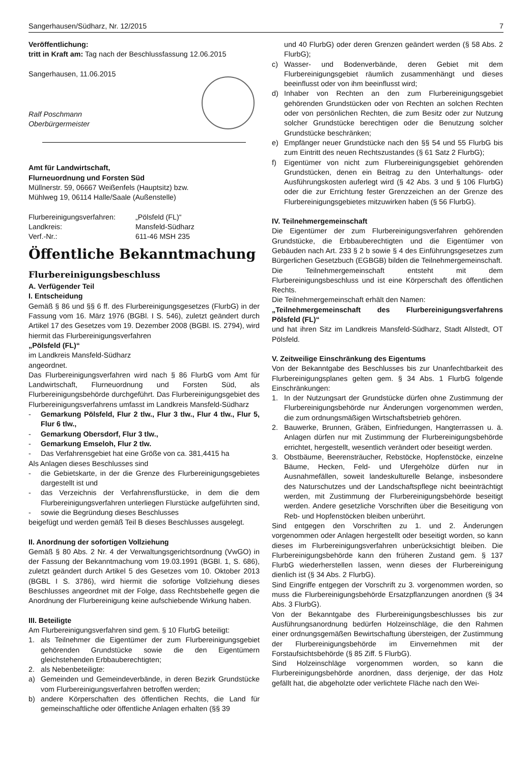Sangerhausen/Südharz, Nr. 12/2015 7
Veröffentlichung:
tritt in Kraft am: Tag nach der Beschlussfassung 12.06.2015
Sangerhausen, 11.06.2015
Ralf Poschmann
Oberbürgermeister
Amt für Landwirtschaft,
Flurneuordnung und Forsten Süd
Müllnerstr. 59, 06667 Weißenfels (Hauptsitz) bzw.
Mühlweg 19, 06114 Halle/Saale (Außenstelle)
Flurbereinigungsverfahren: „Pölsfeld (FL)“
Landkreis: Mansfeld-Südharz
Verf.-Nr.: 611-46 MSH 235
Öffentliche Bekanntmachung
Flurbereinigungsbeschluss
A. Verfügender Teil
I. Entscheidung
Gemäß § 86 und §§ 6 ff. des Flurbereinigungsgesetzes (FlurbG) in der Fassung vom 16. März 1976 (BGBl. I S. 546), zuletzt geändert durch Artikel 17 des Gesetzes vom 19. Dezember 2008 (BGBl. IS. 2794), wird hiermit das Flurbereinigungsverfahren
„Pölsfeld (FL)“
im Landkreis Mansfeld-Südharz
angeordnet.
Das Flurbereinigungsverfahren wird nach § 86 FlurbG vom Amt für Landwirtschaft, Flurneuordnung und Forsten Süd, als Flurbereinigungsbehörde durchgeführt. Das Flurbereinigungsgebiet des Flurbereinigungsverfahrens umfasst im Landkreis Mansfeld-Südharz
- Gemarkung Pölsfeld, Flur 2 tlw., Flur 3 tlw., Flur 4 tlw., Flur 5, Flur 6 tlw.,
- Gemarkung Obersdorf, Flur 3 tlw.,
- Gemarkung Emseloh, Flur 2 tlw.
- Das Verfahrensgebiet hat eine Größe von ca. 381,4415 ha
Als Anlagen dieses Beschlusses sind
- die Gebietskarte, in der die Grenze des Flurbereinigungsgebietes dargestellt ist und
- das Verzeichnis der Verfahrensflurstücke, in dem die dem Flurbereinigungsverfahren unterliegen Flurstücke aufgeführten sind,
- sowie die Begründung dieses Beschlusses
beigefügt und werden gemäß Teil B dieses Beschlusses ausgelegt.
II. Anordnung der sofortigen Vollziehung
Gemäß § 80 Abs. 2 Nr. 4 der Verwaltungsgerichtsordnung (VwGO) in der Fassung der Bekanntmachung vom 19.03.1991 (BGBl. 1, S. 686), zuletzt geändert durch Artikel 5 des Gesetzes vom 10. Oktober 2013 (BGBL I S. 3786), wird hiermit die sofortige Vollziehung dieses Beschlusses angeordnet mit der Folge, dass Rechtsbehelfe gegen die Anordnung der Flurbereinigung keine aufschiebende Wirkung haben.
III. Beteiligte
Am Flurbereinigungsverfahren sind gem. § 10 FlurbG beteiligt:
1. als Teilnehmer die Eigentümer der zum Flurbereinigungsgebiet gehörenden Grundstücke sowie die den Eigentümern gleichstehenden Erbbauberechtigten;
2. als Nebenbeteiligte:
a) Gemeinden und Gemeindeverbände, in deren Bezirk Grundstücke vom Flurbereinigungsverfahren betroffen werden;
b) andere Körperschaften des öffentlichen Rechts, die Land für gemeinschaftliche oder öffentliche Anlagen erhalten (§§ 39
und 40 FlurbG) oder deren Grenzen geändert werden (§ 58 Abs. 2 FlurbG);
c) Wasser- und Bodenverbände, deren Gebiet mit dem Flurbereinigungsgebiet räumlich zusammenhängt und dieses beeinflusst oder von ihm beeinflusst wird;
d) Inhaber von Rechten an den zum Flurbereinigungsgebiet gehörenden Grundstücken oder von Rechten an solchen Rechten oder von persönlichen Rechten, die zum Besitz oder zur Nutzung solcher Grundstücke berechtigen oder die Benutzung solcher Grundstücke beschränken;
e) Empfänger neuer Grundstücke nach den §§ 54 und 55 FlurbG bis zum Eintritt des neuen Rechtszustandes (§ 61 Satz 2 FlurbG);
f) Eigentümer von nicht zum Flurbereinigungsgebiet gehörenden Grundstücken, denen ein Beitrag zu den Unterhaltungs- oder Ausführungskosten auferlegt wird (§ 42 Abs. 3 und § 106 FlurbG) oder die zur Errichtung fester Grenzzeichen an der Grenze des Flurbereinigungsgebietes mitzuwirken haben (§ 56 FlurbG).
IV. Teilnehmergemeinschaft
Die Eigentümer der zum Flurbereinigungsverfahren gehörenden Grundstücke, die Erbbauberechtigten und die Eigentümer von Gebäuden nach Art. 233 § 2 b sowie § 4 des Einführungsgesetzes zum Bürgerlichen Gesetzbuch (EGBGB) bilden die Teilnehmergemeinschaft.
Die Teilnehmergemeinschaft entsteht mit dem Flurbereinigungsbeschluss und ist eine Körperschaft des öffentlichen Rechts.
Die Teilnehmergemeinschaft erhält den Namen:
„Teilnehmergemeinschaft des Flurbereinigungsverfahrens Pölsfeld (FL)“
und hat ihren Sitz im Landkreis Mansfeld-Südharz, Stadt Allstedt, OT Pölsfeld.
V. Zeitweilige Einschränkung des Eigentums
Von der Bekanntgabe des Beschlusses bis zur Unanfechtbarkeit des Flurbereinigungsplanes gelten gem. § 34 Abs. 1 FlurbG folgende Einschränkungen:
1. In der Nutzungsart der Grundstücke dürfen ohne Zustimmung der Flurbereinigungsbehörde nur Änderungen vorgenommen werden, die zum ordnungsmäßigen Wirtschaftsbetrieb gehören.
2. Bauwerke, Brunnen, Gräben, Einfriedungen, Hangterrassen u. ä. Anlagen dürfen nur mit Zustimmung der Flurbereinigungsbehörde errichtet, hergestellt, wesentlich verändert oder beseitigt werden.
3. Obstbäume, Beerensträucher, Rebstöcke, Hopfenstöcke, einzelne Bäume, Hecken, Feld- und Ufergehölze dürfen nur in Ausnahmefällen, soweit landeskulturelle Belange, insbesondere des Naturschutzes und der Landschaftspflege nicht beeinträchtigt werden, mit Zustimmung der Flurbereinigungsbehörde beseitigt werden. Andere gesetzliche Vorschriften über die Beseitigung von Reb- und Hopfenstöcken bleiben unberührt.
Sind entgegen den Vorschriften zu 1. und 2. Änderungen vorgenommen oder Anlagen hergestellt oder beseitigt worden, so kann dieses im Flurbereinigungsverfahren unberücksichtigt bleiben. Die Flurbereinigungsbehörde kann den früheren Zustand gem. § 137 FlurbG wiederherstellen lassen, wenn dieses der Flurbereinigung dienlich ist (§ 34 Abs. 2 FlurbG).
Sind Eingriffe entgegen der Vorschrift zu 3. vorgenommen worden, so muss die Flurbereinigungsbehörde Ersatzpflanzungen anordnen (§ 34 Abs. 3 FlurbG).
Von der Bekanntgabe des Flurbereinigungsbeschlusses bis zur Ausführungsanordnung bedürfen Holzeinschläge, die den Rahmen einer ordnungsgemäßen Bewirtschaftung übersteigen, der Zustimmung der Flurbereinigungsbehörde im Einvernehmen mit der Forstaufsichtsbehörde (§ 85 Ziff. 5 FlurbG).
Sind Holzeinschläge vorgenommen worden, so kann die Flurbereinigungsbehörde anordnen, dass derjenige, der das Holz gefällt hat, die abgeholzte oder verlichtete Fläche nach den Wei-